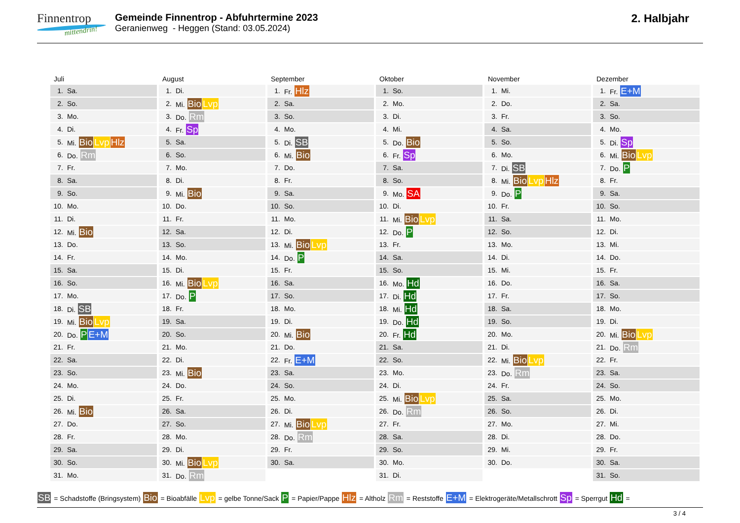Finnentrop
mittendrin!
Gemeinde Finnentrop - Abfuhrtermine 2023
Geranienweg - Heggen (Stand: 03.05.2024)
2. Halbjahr
Juli
| 1. | Sa. |
| 2. | So. |
| 3. | Mo. |
| 4. | Di. |
| 5. | Mi. Bio Lvp Hlz |
| 6. | Do. Rm |
| 7. | Fr. |
| 8. | Sa. |
| 9. | So. |
| 10. | Mo. |
| 11. | Di. |
| 12. | Mi. Bio |
| 13. | Do. |
| 14. | Fr. |
| 15. | Sa. |
| 16. | So. |
| 17. | Mo. |
| 18. | Di. SB |
| 19. | Mi. Bio Lvp |
| 20. | Do. P E+M |
| 21. | Fr. |
| 22. | Sa. |
| 23. | So. |
| 24. | Mo. |
| 25. | Di. |
| 26. | Mi. Bio |
| 27. | Do. |
| 28. | Fr. |
| 29. | Sa. |
| 30. | So. |
| 31. | Mo. |
August
| 1. | Di. |
| 2. | Mi. Bio Lvp |
| 3. | Do. Rm |
| 4. | Fr. Sp |
| 5. | Sa. |
| 6. | So. |
| 7. | Mo. |
| 8. | Di. |
| 9. | Mi. Bio |
| 10. | Do. |
| 11. | Fr. |
| 12. | Sa. |
| 13. | So. |
| 14. | Mo. |
| 15. | Di. |
| 16. | Mi. Bio Lvp |
| 17. | Do. P |
| 18. | Fr. |
| 19. | Sa. |
| 20. | So. |
| 21. | Mo. |
| 22. | Di. |
| 23. | Mi. Bio |
| 24. | Do. |
| 25. | Fr. |
| 26. | Sa. |
| 27. | So. |
| 28. | Mo. |
| 29. | Di. |
| 30. | Mi. Bio Lvp |
| 31. | Do. Rm |
September
| 1. | Fr. Hlz |
| 2. | Sa. |
| 3. | So. |
| 4. | Mo. |
| 5. | Di. SB |
| 6. | Mi. Bio |
| 7. | Do. |
| 8. | Fr. |
| 9. | Sa. |
| 10. | So. |
| 11. | Mo. |
| 12. | Di. |
| 13. | Mi. Bio Lvp |
| 14. | Do. P |
| 15. | Fr. |
| 16. | Sa. |
| 17. | So. |
| 18. | Mo. |
| 19. | Di. |
| 20. | Mi. Bio |
| 21. | Do. |
| 22. | Fr. E+M |
| 23. | Sa. |
| 24. | So. |
| 25. | Mo. |
| 26. | Di. |
| 27. | Mi. Bio Lvp |
| 28. | Do. Rm |
| 29. | Fr. |
| 30. | Sa. |
Oktober
| 1. | So. |
| 2. | Mo. |
| 3. | Di. |
| 4. | Mi. |
| 5. | Do. Bio |
| 6. | Fr. Sp |
| 7. | Sa. |
| 8. | So. |
| 9. | Mo. SA |
| 10. | Di. |
| 11. | Mi. Bio Lvp |
| 12. | Do. P |
| 13. | Fr. |
| 14. | Sa. |
| 15. | So. |
| 16. | Mo. Hd |
| 17. | Di. Hd |
| 18. | Mi. Hd |
| 19. | Do. Hd |
| 20. | Fr. Hd |
| 21. | Sa. |
| 22. | So. |
| 23. | Mo. |
| 24. | Di. |
| 25. | Mi. Bio Lvp |
| 26. | Do. Rm |
| 27. | Fr. |
| 28. | Sa. |
| 29. | So. |
| 30. | Mo. |
| 31. | Di. |
November
| 1. | Mi. |
| 2. | Do. |
| 3. | Fr. |
| 4. | Sa. |
| 5. | So. |
| 6. | Mo. |
| 7. | Di. SB |
| 8. | Mi. Bio Lvp Hlz |
| 9. | Do. P |
| 10. | Fr. |
| 11. | Sa. |
| 12. | So. |
| 13. | Mo. |
| 14. | Di. |
| 15. | Mi. |
| 16. | Do. |
| 17. | Fr. |
| 18. | Sa. |
| 19. | So. |
| 20. | Mo. |
| 21. | Di. |
| 22. | Mi. Bio Lvp |
| 23. | Do. Rm |
| 24. | Fr. |
| 25. | Sa. |
| 26. | So. |
| 27. | Mo. |
| 28. | Di. |
| 29. | Mi. |
| 30. | Do. |
Dezember
| 1. | Fr. E+M |
| 2. | Sa. |
| 3. | So. |
| 4. | Mo. |
| 5. | Di. Sp |
| 6. | Mi. Bio Lvp |
| 7. | Do. P |
| 8. | Fr. |
| 9. | Sa. |
| 10. | So. |
| 11. | Mo. |
| 12. | Di. |
| 13. | Mi. |
| 14. | Do. |
| 15. | Fr. |
| 16. | Sa. |
| 17. | So. |
| 18. | Mo. |
| 19. | Di. |
| 20. | Mi. Bio Lvp |
| 21. | Do. Rm |
| 22. | Fr. |
| 23. | Sa. |
| 24. | So. |
| 25. | Mo. |
| 26. | Di. |
| 27. | Mi. |
| 28. | Do. |
| 29. | Fr. |
| 30. | Sa. |
| 31. | So. |
SB = Schadstoffe (Bringsystem) Bio = Bioabfälle Lvp = gelbe Tonne/Sack P = Papier/Pappe Hlz = Altholz Rm = Reststoffe E+M = Elektrogeräte/Metallschrott Sp = Sperrgut Hd =
3 / 4